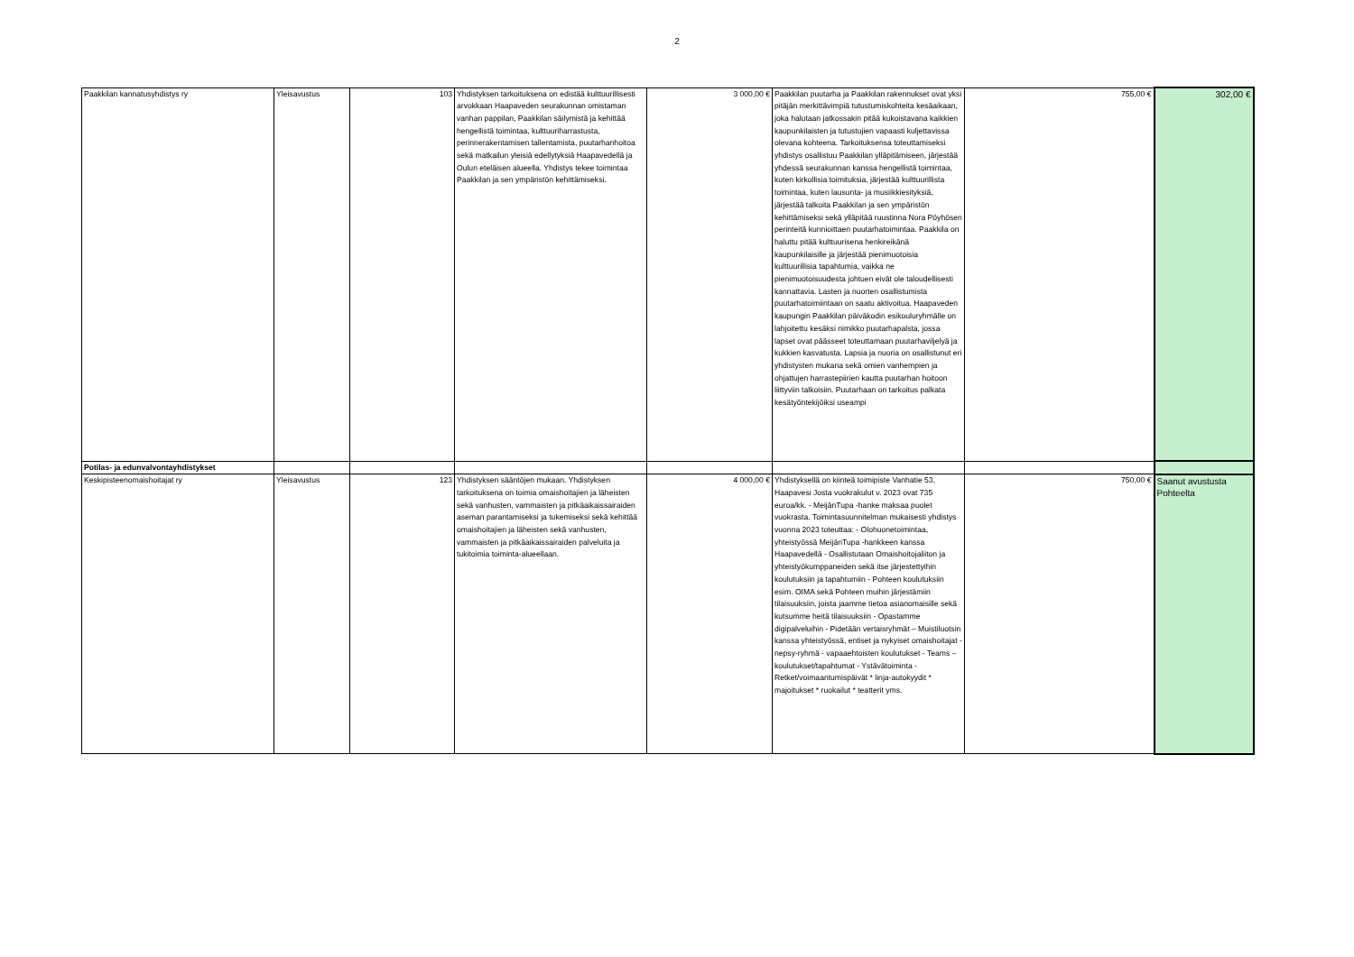2
| Paakkilan kannatusyhdistys ry | Yleisavustus | 103 | Yhdistyksen tarkoituksena on edistää kulttuurillisesti arvokkaan Haapaveden seurakunnan omistaman vanhan pappilan, Paakkilan säilymistä ja kehittää hengellistä toimintaa, kulttuuriharrastusta, perinnerakentamisen tallentamista, puutarhanhoitoa sekä matkailun yleisiä edellytyksiä Haapavedellä ja Oulun eteläisen alueella. Yhdistys tekee toimintaa Paakkilan ja sen ympäristön kehittämiseksi. | 3 000,00 € | Paakkilan puutarha ja Paakkilan rakennukset ovat yksi pitäjän merkittävimpiä tutustumiskohteita kesäaikaan, joka halutaan jatkossakin pitää kukoistavana kaikkien kaupunkilaisten ja tutustujien vapaasti kuljettavissa olevana kohteena. Tarkoituksensa toteuttamiseksi yhdistys osallistuu Paakkilan ylläpitämiseen, järjestää yhdessä seurakunnan kanssa hengellistä toimintaa, kuten kirkollisia toimituksia, järjestää kulttuurillista toimintaa, kuten lausunta- ja musiikkiesityksiä, järjestää talkoita Paakkilan ja sen ympäristön kehittämiseksi sekä ylläpitää ruustinna Nora Pöyhösen perinteitä kunnioittaen puutarhatoimintaa. Paakkila on haluttu pitää kulttuurisena henkireikänä kaupunkilaisille ja järjestää pienimuotoisia kulttuurillisia tapahtumia, vaikka ne pienimuotoisuudesta johtuen eivät ole taloudellisesti kannattavia. Lasten ja nuorten osallistumista puutarhatoimiintaan on saatu aktivoitua. Haapaveden kaupungin Paakkilan päiväkodin esikouluryhmälle on lahjoitettu kesäksi nimikko puutarhapalsta, jossa lapset ovat päässeet toteuttamaan puutarhaviljelyä ja kukkien kasvatusta. Lapsia ja nuoria on osallistunut eri yhdistysten mukana sekä omien vanhempien ja ohjattujen harrastepiirien kautta puutarhan hoitoon liittyviin talkoisiin. Puutarhaan on tarkoitus palkata kesätyöntekijöiksi useampi | 755,00 € | 302,00 € |
| Potilas- ja edunvalvontayhdistykset | | | | | | | |
| Keskipisteenomaishoitajat ry | Yleisavustus | 123 | Yhdistyksen sääntöjen mukaan. Yhdistyksen tarkoituksena on toimia omaishoitajien ja läheisten sekä vanhusten, vammaisten ja pitkäaikaissairaiden aseman parantamiseksi ja tukemiseksi sekä kehittää omaishoitajien ja läheisten sekä vanhusten, vammaisten ja pitkäaikaissairaiden palveluita ja tukitoimia toiminta-alueellaan. | 4 000,00 € | Yhdistyksellä on kiinteä toimipiste Vanhatie 53, Haapavesi Josta vuokrakulut v. 2023 ovat 735 euroa/kk. - MeijänTupa -hanke maksaa puolet vuokrasta. Toimintasuunnitelman mukaisesti yhdistys vuonna 2023 toteuttaa: - Olohuonetoimintaa, yhteistyössä MeijänTupa -hankkeen kanssa Haapavedellä - Osallistutaan Omaishoitojaliiton ja yhteistyökumppaneiden sekä itse järjestettyihin koulutuksiin ja tapahtumiin - Pohteen koulutuksiin esim. OIMA sekä Pohteen muihin järjestämiin tilaisuuksiin, joista jaamme tietoa asianomaisille sekä kutsumme heitä tilaisuuksiin - Opastamme digipalveluihin - Pidetään vertaisryhmät – Muistiluotsin kanssa yhteistyössä, entiset ja nykyiset omaishoitajat - nepsy-ryhmä - vapaaehtoisten koulutukset - Teams – koulutukset/tapahtumat - Ystävätoiminta - Retket/voimaantumispäivät * linja-autokyydit * majoitukset * ruokailut * teatterit yms. | 750,00 € | Saanut avustusta Pohteelta |